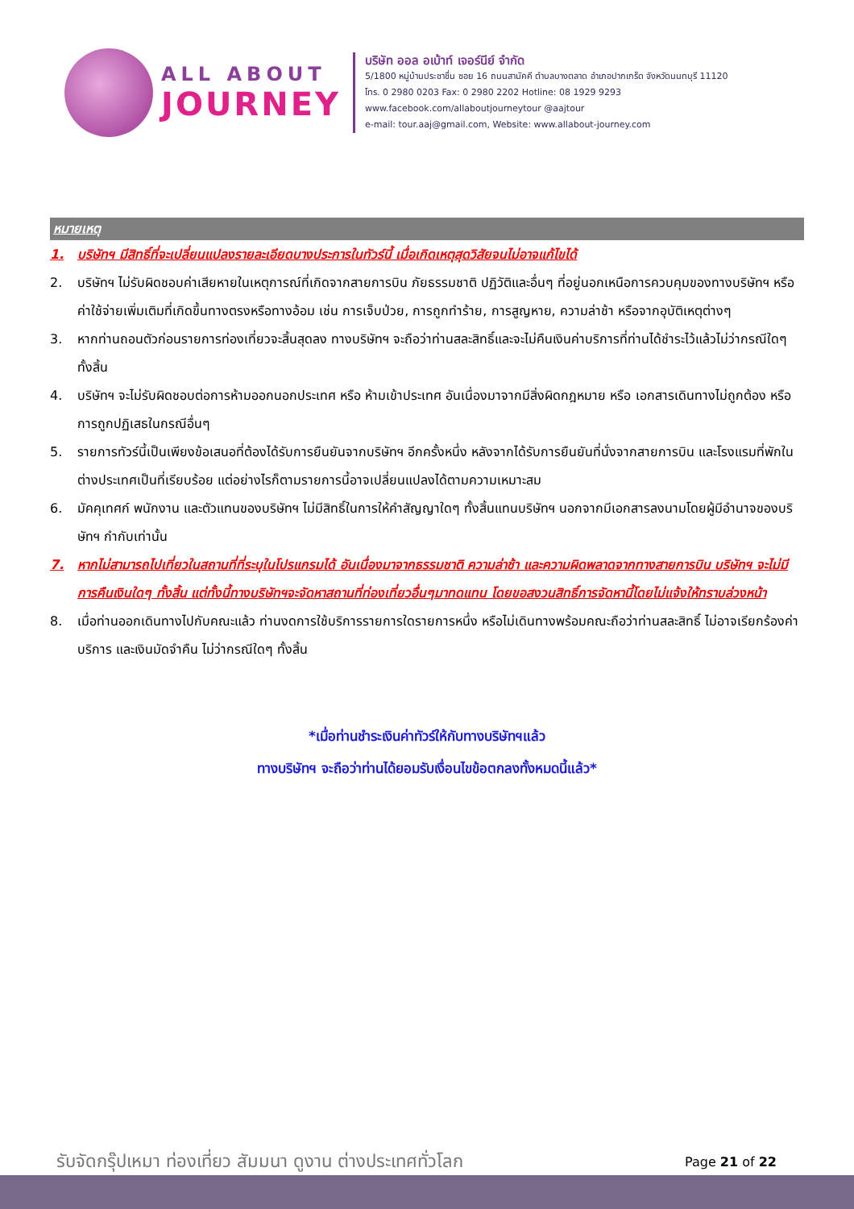ALL ABOUT
JOURNEY
บริษัท ออล อเบ้าท์ เจอร์นีย์ จำกัด
5/1800 หมู่บ้านประชาชื่น ซอย 16 ถนนสามัคคี ตำบลบางตลาด อำเภอปากเกร็ด จังหวัดนนทบุรี 11120
โทร. 0 2980 0203 Fax: 0 2980 2202 Hotline: 08 1929 9293
www.facebook.com/allaboutjourneytour @aajtour
e-mail: tour.aaj@gmail.com, Website: www.allabout-journey.com
หมายเหตุ
1. บริษัทฯ มีสิทธิ์ที่จะเปลี่ยนแปลงรายละเอียดบางประการในทัวร์นี้ เมื่อเกิดเหตุสุดวิสัยจนไม่อาจแก้ไขได้
2. บริษัทฯ ไม่รับผิดชอบค่าเสียหายในเหตุการณ์ที่เกิดจากสายการบิน ภัยธรรมชาติ ปฏิวัติและอื่นๆ ที่อยู่นอกเหนือการควบคุมของทางบริษัทฯ หรือค่าใช้จ่ายเพิ่มเติมที่เกิดขึ้นทางตรงหรือทางอ้อม เช่น การเจ็บป่วย, การถูกทำร้าย, การสูญหาย, ความล่าช้า หรือจากอุบัติเหตุต่างๆ
3. หากท่านถอนตัวก่อนรายการท่องเที่ยวจะสิ้นสุดลง ทางบริษัทฯ จะถือว่าท่านสละสิทธิ์และจะไม่คืนเงินค่าบริการที่ท่านได้ชำระไว้แล้วไม่ว่ากรณีใดๆ ทั้งสิ้น
4. บริษัทฯ จะไม่รับผิดชอบต่อการห้ามออกนอกประเทศ หรือ ห้ามเข้าประเทศ อันเนื่องมาจากมีสิ่งผิดกฎหมาย หรือ เอกสารเดินทางไม่ถูกต้อง หรือ การถูกปฏิเสธในกรณีอื่นๆ
5. รายการทัวร์นี้เป็นเพียงข้อเสนอที่ต้องได้รับการยืนยันจากบริษัทฯ อีกครั้งหนึ่ง หลังจากได้รับการยืนยันที่นั่งจากสายการบิน และโรงแรมที่พักในต่างประเทศเป็นที่เรียบร้อย แต่อย่างไรก็ตามรายการนี้อาจเปลี่ยนแปลงได้ตามความเหมาะสม
6. มัคคุเทศก์ พนักงาน และตัวแทนของบริษัทฯ ไม่มีสิทธิ์ในการให้คำสัญญาใดๆ ทั้งสิ้นแทนบริษัทฯ นอกจากมีเอกสารลงนามโดยผู้มีอำนาจของบริษัทฯ กำกับเท่านั้น
7. หากไม่สามารถไปเที่ยวในสถานที่ที่ระบุในโปรแกรมได้ อันเนื่องมาจากธรรมชาติ ความล่าช้า และความผิดพลาดจากทางสายการบิน บริษัทฯ จะไม่มีการคืนเงินใดๆ ทั้งสิ้น แต่ทั้งนี้ทางบริษัทฯจะจัดหาสถานที่ท่องเที่ยวอื่นๆมาทดแทน โดยขอสงวนสิทธิ์การจัดหานี้โดยไม่แจ้งให้ทราบล่วงหน้า
8. เมื่อท่านออกเดินทางไปกับคณะแล้ว ท่านงดการใช้บริการรายการใดรายการหนึ่ง หรือไม่เดินทางพร้อมคณะถือว่าท่านสละสิทธิ์ ไม่อาจเรียกร้องค่าบริการ และเงินมัดจำคืน ไม่ว่ากรณีใดๆ ทั้งสิ้น
*เมื่อท่านชำระเงินค่าทัวร์ให้กับทางบริษัทฯแล้ว
ทางบริษัทฯ จะถือว่าท่านได้ยอมรับเงื่อนไขข้อตกลงทั้งหมดนี้แล้ว*
รับจัดกรุ๊ปเหมา ท่องเที่ยว สัมมนา ดูงาน ต่างประเทศทั่วโลก
Page 21 of 22